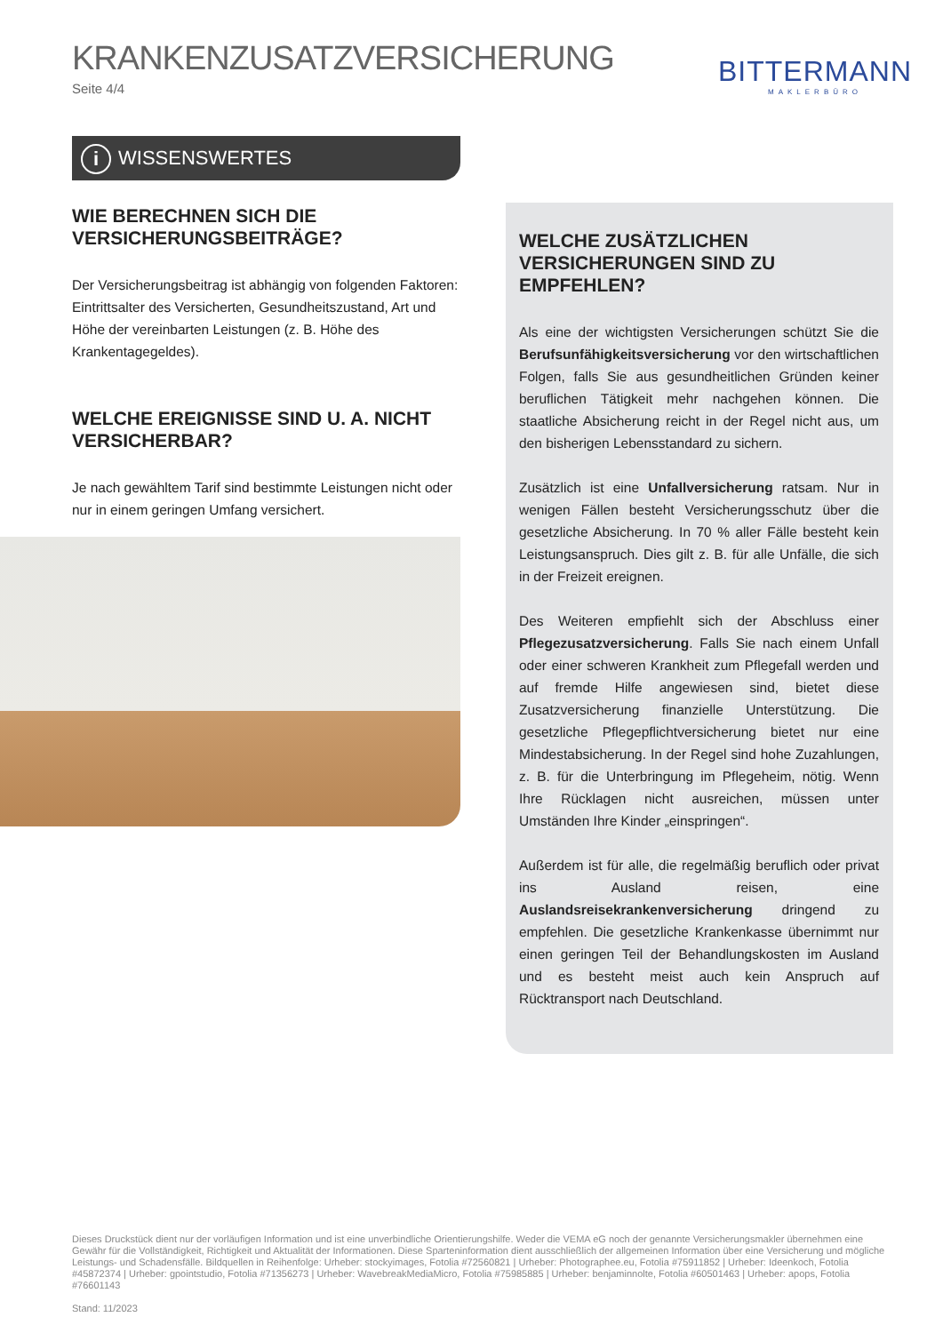KRANKENZUSATZVERSICHERUNG
Seite 4/4
BITTERMANN
MAKLERBÜRO
i WISSENSWERTES
WIE BERECHNEN SICH DIE VERSICHERUNGSBEITRÄGE?
Der Versicherungsbeitrag ist abhängig von folgenden Faktoren: Eintrittsalter des Versicherten, Gesundheitszustand, Art und Höhe der vereinbarten Leistungen (z. B. Höhe des Krankentagegeldes).
WELCHE EREIGNISSE SIND U. A. NICHT VERSICHERBAR?
Je nach gewähltem Tarif sind bestimmte Leistungen nicht oder nur in einem geringen Umfang versichert.
WELCHE ZUSÄTZLICHEN VERSICHERUNGEN SIND ZU EMPFEHLEN?
Als eine der wichtigsten Versicherungen schützt Sie die Berufsunfähigkeitsversicherung vor den wirtschaftlichen Folgen, falls Sie aus gesundheitlichen Gründen keiner beruflichen Tätigkeit mehr nachgehen können. Die staatliche Absicherung reicht in der Regel nicht aus, um den bisherigen Lebensstandard zu sichern.
Zusätzlich ist eine Unfallversicherung ratsam. Nur in wenigen Fällen besteht Versicherungsschutz über die gesetzliche Absicherung. In 70 % aller Fälle besteht kein Leistungsanspruch. Dies gilt z. B. für alle Unfälle, die sich in der Freizeit ereignen.
Des Weiteren empfiehlt sich der Abschluss einer Pflegezusatzversicherung. Falls Sie nach einem Unfall oder einer schweren Krankheit zum Pflegefall werden und auf fremde Hilfe angewiesen sind, bietet diese Zusatzversicherung finanzielle Unterstützung. Die gesetzliche Pflegepflichtversicherung bietet nur eine Mindestabsicherung. In der Regel sind hohe Zuzahlungen, z. B. für die Unterbringung im Pflegeheim, nötig. Wenn Ihre Rücklagen nicht ausreichen, müssen unter Umständen Ihre Kinder „einspringen“.
Außerdem ist für alle, die regelmäßig beruflich oder privat ins Ausland reisen, eine Auslandsreisekrankenversicherung dringend zu empfehlen. Die gesetzliche Krankenkasse übernimmt nur einen geringen Teil der Behandlungskosten im Ausland und es besteht meist auch kein Anspruch auf Rücktransport nach Deutschland.
Dieses Druckstück dient nur der vorläufigen Information und ist eine unverbindliche Orientierungshilfe. Weder die VEMA eG noch der genannte Versicherungsmakler übernehmen eine Gewähr für die Vollständigkeit, Richtigkeit und Aktualität der Informationen. Diese Sparteninformation dient ausschließlich der allgemeinen Information über eine Versicherung und mögliche Leistungs- und Schadensfälle. Bildquellen in Reihenfolge: Urheber: stockyimages, Fotolia #72560821 | Urheber: Photographee.eu, Fotolia #75911852 | Urheber: Ideenkoch, Fotolia #45872374 | Urheber: gpointstudio, Fotolia #71356273 | Urheber: WavebreakMediaMicro, Fotolia #75985885 | Urheber: benjaminnolte, Fotolia #60501463 | Urheber: apops, Fotolia #76601143
Stand: 11/2023